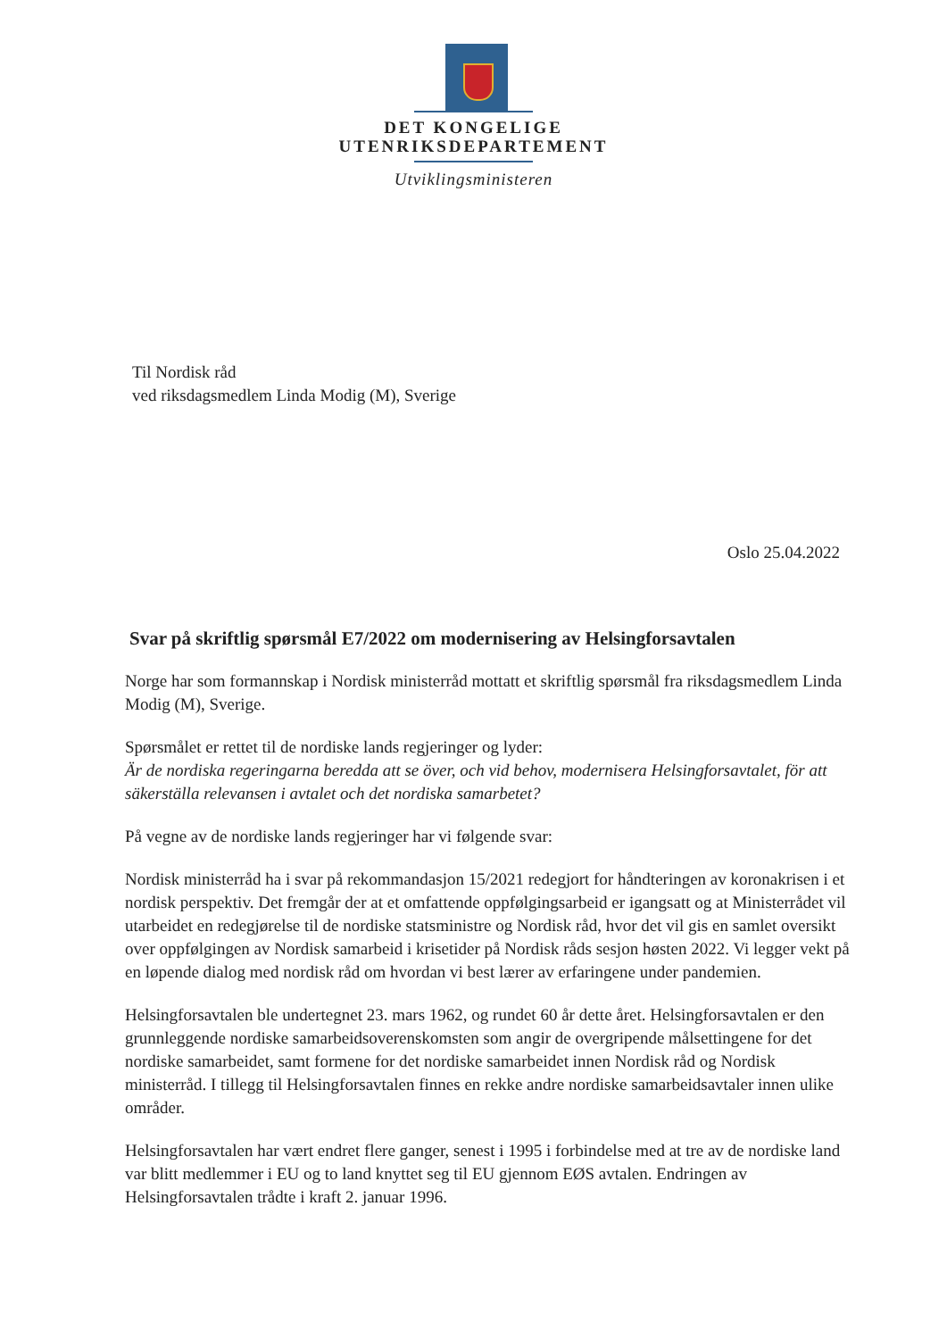DET KONGELIGE
UTENRIKSDEPARTEMENT
Utviklingsministeren
Til Nordisk råd
ved riksdagsmedlem Linda Modig (M), Sverige
Oslo 25.04.2022
Svar på skriftlig spørsmål E7/2022 om modernisering av Helsingforsavtalen
Norge har som formannskap i Nordisk ministerråd mottatt et skriftlig spørsmål fra riksdagsmedlem Linda Modig (M), Sverige.
Spørsmålet er rettet til de nordiske lands regjeringer og lyder:
Är de nordiska regeringarna beredda att se över, och vid behov, modernisera Helsingforsavtalet, för att säkerställa relevansen i avtalet och det nordiska samarbetet?
På vegne av de nordiske lands regjeringer har vi følgende svar:
Nordisk ministerråd ha i svar på rekommandasjon 15/2021 redegjort for håndteringen av koronakrisen i et nordisk perspektiv. Det fremgår der at et omfattende oppfølgingsarbeid er igangsatt og at Ministerrådet vil utarbeidet en redegjørelse til de nordiske statsministre og Nordisk råd, hvor det vil gis en samlet oversikt over oppfølgingen av Nordisk samarbeid i krisetider på Nordisk råds sesjon høsten 2022. Vi legger vekt på en løpende dialog med nordisk råd om hvordan vi best lærer av erfaringene under pandemien.
Helsingforsavtalen ble undertegnet 23. mars 1962, og rundet 60 år dette året. Helsingforsavtalen er den grunnleggende nordiske samarbeidsoverenskomsten som angir de overgripende målsettingene for det nordiske samarbeidet, samt formene for det nordiske samarbeidet innen Nordisk råd og Nordisk ministerråd. I tillegg til Helsingforsavtalen finnes en rekke andre nordiske samarbeidsavtaler innen ulike områder.
Helsingforsavtalen har vært endret flere ganger, senest i 1995 i forbindelse med at tre av de nordiske land var blitt medlemmer i EU og to land knyttet seg til EU gjennom EØS avtalen. Endringen av Helsingforsavtalen trådte i kraft 2. januar 1996.